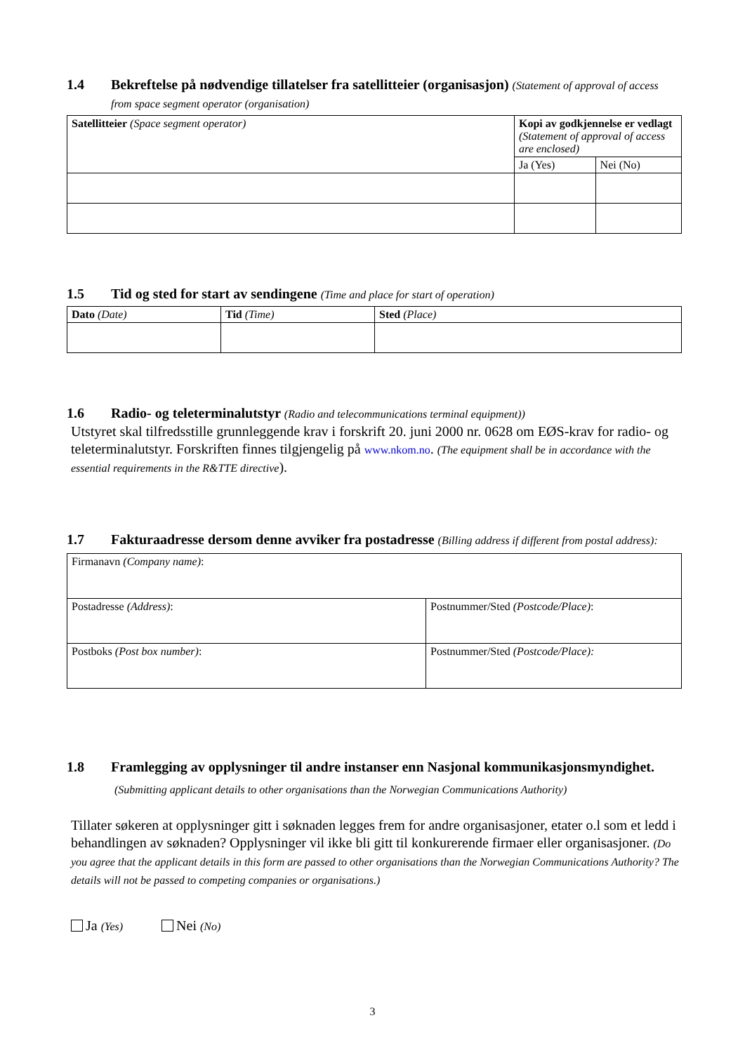1.4 Bekreftelse på nødvendige tillatelser fra satellitteier (organisasjon) (Statement of approval of access from space segment operator (organisation)
| Satellitteier (Space segment operator) | Kopi av godkjennelse er vedlagt (Statement of approval of access are enclosed) | |
| | Ja (Yes) | Nei (No) |
1.5 Tid og sted for start av sendingene (Time and place for start of operation)
| Dato (Date) | Tid (Time) | Sted (Place) |
1.6 Radio- og teleterminalutstyr (Radio and telecommunications terminal equipment))
Utstyret skal tilfredsstille grunnleggende krav i forskrift 20. juni 2000 nr. 0628 om EØS-krav for radio- og teleterminalutstyr. Forskriften finnes tilgjengelig på www.nkom.no. (The equipment shall be in accordance with the essential requirements in the R&TTE directive).
1.7 Fakturaadresse dersom denne avviker fra postadresse (Billing address if different from postal address):
| Firmanavn (Company name) : | |
| Postadresse (Address) : | Postnummer/Sted (Postcode/Place) : |
| Postboks (Post box number) : | Postnummer/Sted (Postcode/Place): |
1.8 Framlegging av opplysninger til andre instanser enn Nasjonal kommunikasjonsmyndighet.
(Submitting applicant details to other organisations than the Norwegian Communications Authority)
Tillater søkeren at opplysninger gitt i søknaden legges frem for andre organisasjoner, etater o.l som et ledd i behandlingen av søknaden? Opplysninger vil ikke bli gitt til konkurerende firmaer eller organisasjoner. (Do you agree that the applicant details in this form are passed to other organisations than the Norwegian Communications Authority? The details will not be passed to competing companies or organisations.)
Ja (Yes) Nei (No)
3